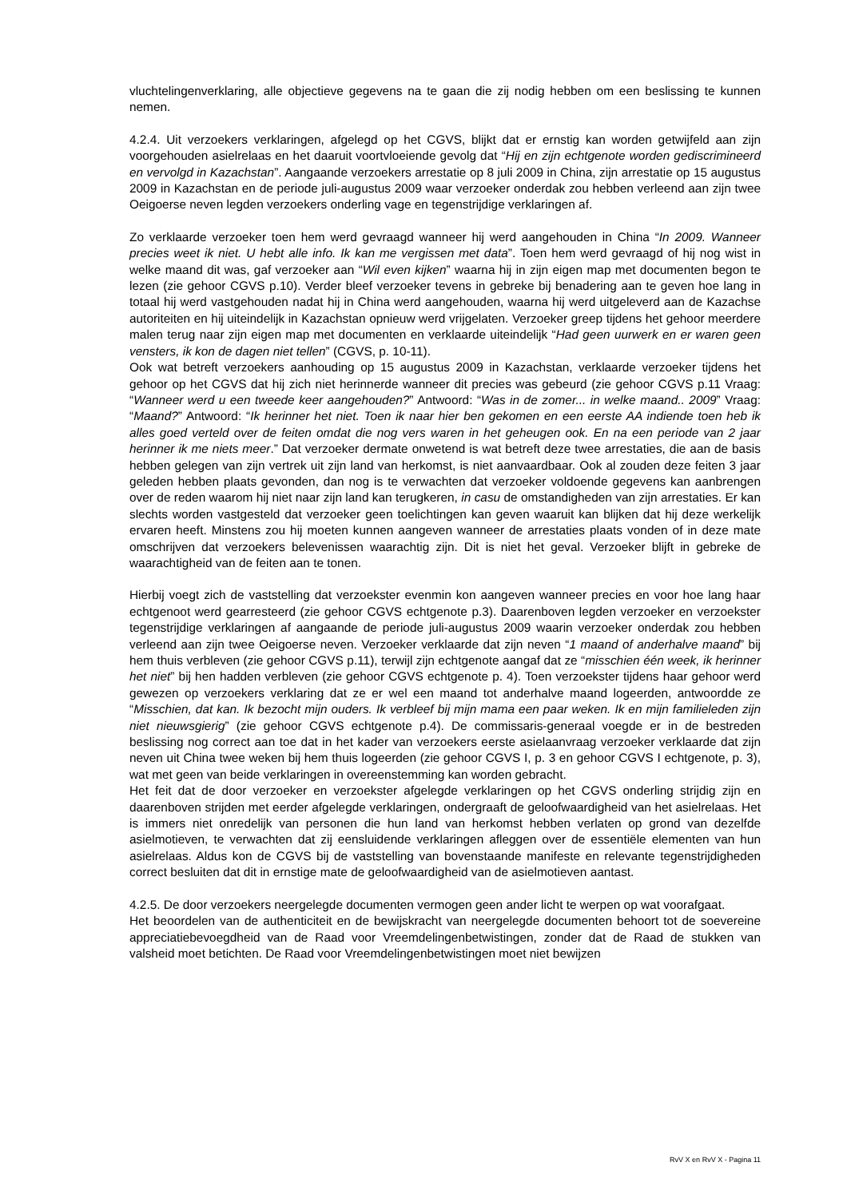vluchtelingenverklaring, alle objectieve gegevens na te gaan die zij nodig hebben om een beslissing te kunnen nemen.
4.2.4. Uit verzoekers verklaringen, afgelegd op het CGVS, blijkt dat er ernstig kan worden getwijfeld aan zijn voorgehouden asielrelaas en het daaruit voortvloeiende gevolg dat “Hij en zijn echtgenote worden gediscrimineerd en vervolgd in Kazachstan”. Aangaande verzoekers arrestatie op 8 juli 2009 in China, zijn arrestatie op 15 augustus 2009 in Kazachstan en de periode juli-augustus 2009 waar verzoeker onderdak zou hebben verleend aan zijn twee Oeigoerse neven legden verzoekers onderling vage en tegenstrijdige verklaringen af.
Zo verklaarde verzoeker toen hem werd gevraagd wanneer hij werd aangehouden in China “In 2009. Wanneer precies weet ik niet. U hebt alle info. Ik kan me vergissen met data”. Toen hem werd gevraagd of hij nog wist in welke maand dit was, gaf verzoeker aan “Wil even kijken” waarna hij in zijn eigen map met documenten begon te lezen (zie gehoor CGVS p.10). Verder bleef verzoeker tevens in gebreke bij benadering aan te geven hoe lang in totaal hij werd vastgehouden nadat hij in China werd aangehouden, waarna hij werd uitgeleverd aan de Kazachse autoriteiten en hij uiteindelijk in Kazachstan opnieuw werd vrijgelaten. Verzoeker greep tijdens het gehoor meerdere malen terug naar zijn eigen map met documenten en verklaarde uiteindelijk “Had geen uurwerk en er waren geen vensters, ik kon de dagen niet tellen” (CGVS, p. 10-11).
Ook wat betreft verzoekers aanhouding op 15 augustus 2009 in Kazachstan, verklaarde verzoeker tijdens het gehoor op het CGVS dat hij zich niet herinnerde wanneer dit precies was gebeurd (zie gehoor CGVS p.11 Vraag: “Wanneer werd u een tweede keer aangehouden?” Antwoord: “Was in de zomer... in welke maand.. 2009” Vraag: “Maand?” Antwoord: “Ik herinner het niet. Toen ik naar hier ben gekomen en een eerste AA indiende toen heb ik alles goed verteld over de feiten omdat die nog vers waren in het geheugen ook. En na een periode van 2 jaar herinner ik me niets meer.” Dat verzoeker dermate onwetend is wat betreft deze twee arrestaties, die aan de basis hebben gelegen van zijn vertrek uit zijn land van herkomst, is niet aanvaardbaar. Ook al zouden deze feiten 3 jaar geleden hebben plaats gevonden, dan nog is te verwachten dat verzoeker voldoende gegevens kan aanbrengen over de reden waarom hij niet naar zijn land kan terugkeren, in casu de omstandigheden van zijn arrestaties. Er kan slechts worden vastgesteld dat verzoeker geen toelichtingen kan geven waaruit kan blijken dat hij deze werkelijk ervaren heeft. Minstens zou hij moeten kunnen aangeven wanneer de arrestaties plaats vonden of in deze mate omschrijven dat verzoekers belevenissen waarachtig zijn. Dit is niet het geval. Verzoeker blijft in gebreke de waarachtigheid van de feiten aan te tonen.
Hierbij voegt zich de vaststelling dat verzoekster evenmin kon aangeven wanneer precies en voor hoe lang haar echtgenoot werd gearresteerd (zie gehoor CGVS echtgenote p.3). Daarenboven legden verzoeker en verzoekster tegenstrijdige verklaringen af aangaande de periode juli-augustus 2009 waarin verzoeker onderdak zou hebben verleend aan zijn twee Oeigoerse neven. Verzoeker verklaarde dat zijn neven “1 maand of anderhalve maand” bij hem thuis verbleven (zie gehoor CGVS p.11), terwijl zijn echtgenote aangaf dat ze “misschien één week, ik herinner het niet” bij hen hadden verbleven (zie gehoor CGVS echtgenote p. 4). Toen verzoekster tijdens haar gehoor werd gewezen op verzoekers verklaring dat ze er wel een maand tot anderhalve maand logeerden, antwoordde ze “Misschien, dat kan. Ik bezocht mijn ouders. Ik verbleef bij mijn mama een paar weken. Ik en mijn familieleden zijn niet nieuwsgierig” (zie gehoor CGVS echtgenote p.4). De commissaris-generaal voegde er in de bestreden beslissing nog correct aan toe dat in het kader van verzoekers eerste asielaanvraag verzoeker verklaarde dat zijn neven uit China twee weken bij hem thuis logeerden (zie gehoor CGVS I, p. 3 en gehoor CGVS I echtgenote, p. 3), wat met geen van beide verklaringen in overeenstemming kan worden gebracht.
Het feit dat de door verzoeker en verzoekster afgelegde verklaringen op het CGVS onderling strijdig zijn en daarenboven strijden met eerder afgelegde verklaringen, ondergraaft de geloofwaardigheid van het asielrelaas. Het is immers niet onredelijk van personen die hun land van herkomst hebben verlaten op grond van dezelfde asielmotieven, te verwachten dat zij eensluidende verklaringen afleggen over de essentiële elementen van hun asielrelaas. Aldus kon de CGVS bij de vaststelling van bovenstaande manifeste en relevante tegenstrijdigheden correct besluiten dat dit in ernstige mate de geloofwaardigheid van de asielmotieven aantast.
4.2.5. De door verzoekers neergelegde documenten vermogen geen ander licht te werpen op wat voorafgaat.
Het beoordelen van de authenticiteit en de bewijskracht van neergelegde documenten behoort tot de soevereine appreciatiebevoegdheid van de Raad voor Vreemdelingenbetwistingen, zonder dat de Raad de stukken van valsheid moet betichten. De Raad voor Vreemdelingenbetwistingen moet niet bewijzen
RvV X en RvV X - Pagina 11